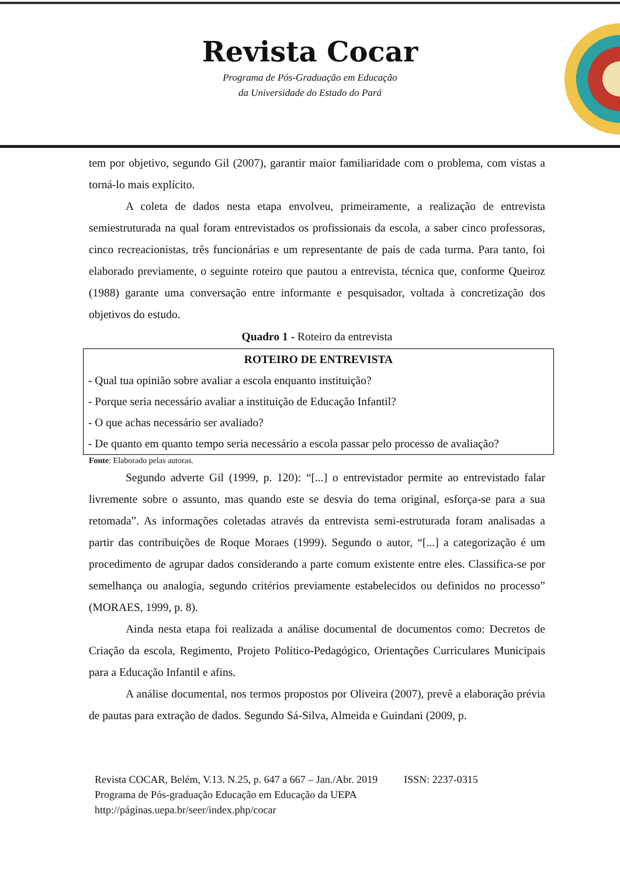Revista Cocar
Programa de Pós-Graduação em Educação
da Universidade do Estado do Pará
tem por objetivo, segundo Gil (2007), garantir maior familiaridade com o problema, com vistas a torná-lo mais explícito.
A coleta de dados nesta etapa envolveu, primeiramente, a realização de entrevista semiestruturada na qual foram entrevistados os profissionais da escola, a saber cinco professoras, cinco recreacionistas, três funcionárias e um representante de pais de cada turma. Para tanto, foi elaborado previamente, o seguinte roteiro que pautou a entrevista, técnica que, conforme Queiroz (1988) garante uma conversação entre informante e pesquisador, voltada à concretização dos objetivos do estudo.
Quadro 1 - Roteiro da entrevista
| ROTEIRO DE ENTREVISTA |
| --- |
| - Qual tua opinião sobre avaliar a escola enquanto instituição? |
| - Porque seria necessário avaliar a instituição de Educação Infantil? |
| - O que achas necessário ser avaliado? |
| - De quanto em quanto tempo seria necessário a escola passar pelo processo de avaliação? |
Fonte: Elaborado pelas autoras.
Segundo adverte Gil (1999, p. 120): “[...] o entrevistador permite ao entrevistado falar livremente sobre o assunto, mas quando este se desvia do tema original, esforça-se para a sua retomada”. As informações coletadas através da entrevista semi-estruturada foram analisadas a partir das contribuições de Roque Moraes (1999). Segundo o autor, “[...] a categorização é um procedimento de agrupar dados considerando a parte comum existente entre eles. Classifica-se por semelhança ou analogia, segundo critérios previamente estabelecidos ou definidos no processo” (MORAES, 1999, p. 8).
Ainda nesta etapa foi realizada a análise documental de documentos como: Decretos de Criação da escola, Regimento, Projeto Político-Pedagógico, Orientações Curriculares Municipais para a Educação Infantil e afins.
A análise documental, nos termos propostos por Oliveira (2007), prevê a elaboração prévia de pautas para extração de dados. Segundo Sá-Silva, Almeida e Guindani (2009, p.
Revista COCAR, Belém, V.13. N.25, p. 647 a 667 – Jan./Abr. 2019 ISSN: 2237-0315
Programa de Pós-graduação Educação em Educação da UEPA
http://páginas.uepa.br/seer/index.php/cocar